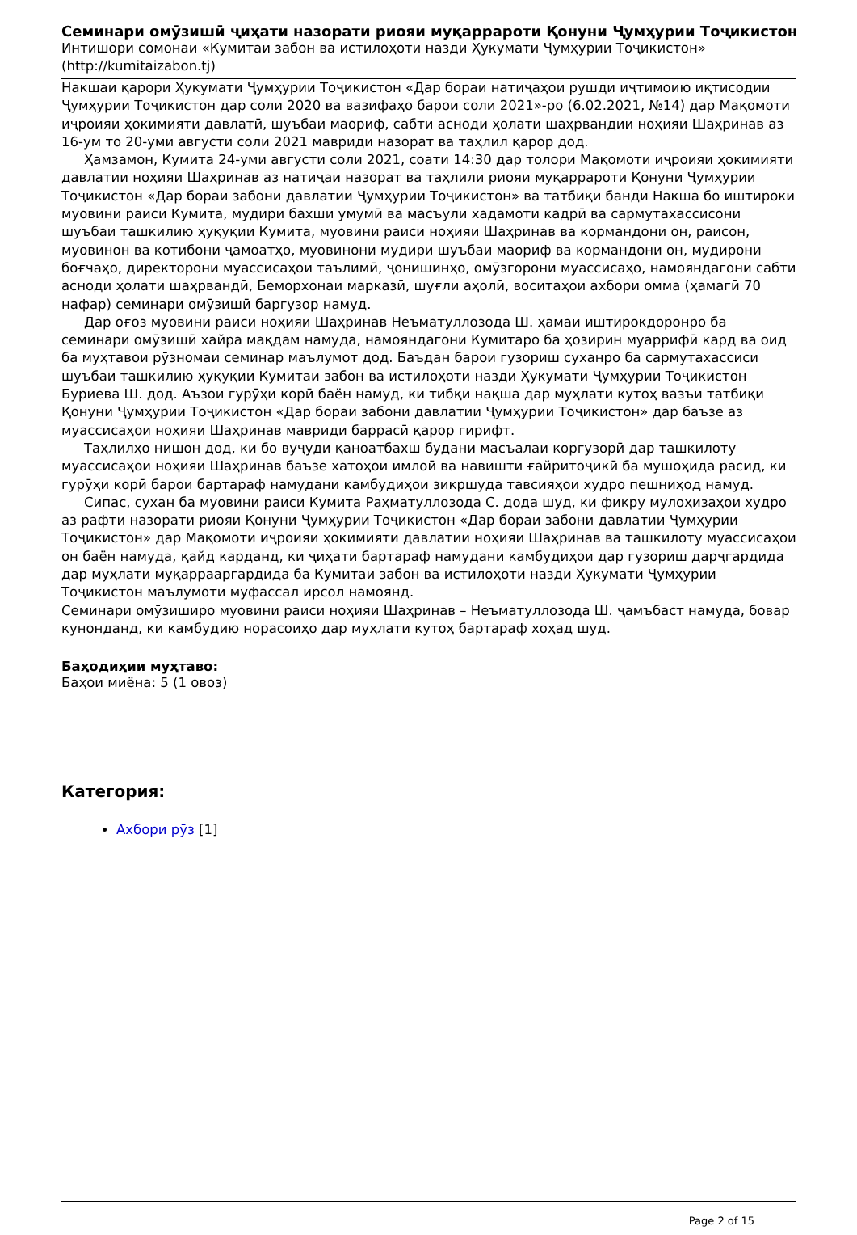Семинари омӯзишӣ ҷиҳати назорати риояи муқаррароти Қонуни Ҷумҳурии Тоҷикистон
Интишори сомонаи «Кумитаи забон ва истилоҳоти назди Ҳукумати Ҷумҳурии Тоҷикистон»
(http://kumitaizabon.tj)
Накшаи қарори Ҳукумати Ҷумҳурии Тоҷикистон «Дар бораи натиҷаҳои рушди иҷтимоию иқтисодии Ҷумҳурии Тоҷикистон дар соли 2020 ва вазифаҳо барои соли 2021»-ро (6.02.2021, №14) дар Мақомоти иҷроияи ҳокимияти давлатӣ, шуъбаи маориф, сабти асноди ҳолати шаҳрвандии ноҳияи Шаҳринав аз 16-ум то 20-уми августи соли 2021 мавриди назорат ва таҳлил қарор дод.
Ҳамзамон, Кумита 24-уми августи соли 2021, соати 14:30 дар толори Мақомоти иҷроияи ҳокимияти давлатии ноҳияи Шаҳринав аз натиҷаи назорат ва таҳлили риояи муқаррароти Қонуни Ҷумҳурии Тоҷикистон «Дар бораи забони давлатии Ҷумҳурии Тоҷикистон» ва татбиқи банди Накша бо иштироки муовини раиси Кумита, мудири бахши умумӣ ва масъули хадамоти кадрӣ ва сармутахассисони шуъбаи ташкилию ҳуқуқии Кумита, муовини раиси ноҳияи Шаҳринав ва кормандони он, раисон, муовинон ва котибони ҷамоатҳо, муовинони мудири шуъбаи маориф ва кормандони он, мудирони боғчаҳо, директорони муассисаҳои таълимӣ, ҷонишинҳо, омӯзгорони муассисаҳо, намояндагони сабти асноди ҳолати шаҳрвандӣ, Беморхонаи марказӣ, шуғли аҳолӣ, воситаҳои ахбори омма (ҳамагӣ 70 нафар) семинари омӯзишӣ баргузор намуд.
Дар оғоз муовини раиси ноҳияи Шаҳринав Неъматуллозода Ш. ҳамаи иштирокдоронро ба семинари омӯзишӣ хайра мақдам намуда, намояндагони Кумитаро ба ҳозирин муаррифӣ кард ва оид ба муҳтавои рӯзномаи семинар маълумот дод. Баъдан барои гузориш суханро ба сармутахассиси шуъбаи ташкилию ҳуқуқии Кумитаи забон ва истилоҳоти назди Ҳукумати Ҷумҳурии Тоҷикистон Буриева Ш. дод. Аъзои гурӯҳи корӣ баён намуд, ки тибқи нақша дар муҳлати кутоҳ вазъи татбиқи Қонуни Ҷумҳурии Тоҷикистон «Дар бораи забони давлатии Ҷумҳурии Тоҷикистон» дар баъзе аз муассисаҳои ноҳияи Шаҳринав мавриди баррасӣ қарор гирифт.
Таҳлилҳо нишон дод, ки бо вуҷуди қаноатбахш будани масъалаи коргузорӣ дар ташкилоту муассисаҳои ноҳияи Шаҳринав баъзе хатоҳои имлоӣ ва навишти ғайритоҷикӣ ба мушоҳида расид, ки гурӯҳи корӣ барои бартараф намудани камбудиҳои зикршуда тавсияҳои худро пешниҳод намуд.
Сипас, сухан ба муовини раиси Кумита Раҳматуллозода С. дода шуд, ки фикру мулоҳизаҳои худро аз рафти назорати риояи Қонуни Ҷумҳурии Тоҷикистон «Дар бораи забони давлатии Ҷумҳурии Тоҷикистон» дар Мақомоти иҷроияи ҳокимияти давлатии ноҳияи Шаҳринав ва ташкилоту муассисаҳои он баён намуда, қайд карданд, ки ҷиҳати бартараф намудани камбудиҳои дар гузориш дарҷгардида дар муҳлати муқаррааргардида ба Кумитаи забон ва истилоҳоти назди Ҳукумати Ҷумҳурии Тоҷикистон маълумоти муфассал ирсол намоянд.
Семинари омӯзиширо муовини раиси ноҳияи Шаҳринав – Неъматуллозода Ш. ҷамъбаст намуда, бовар кунонданд, ки камбудию норасоиҳо дар муҳлати кутоҳ бартараф хоҳад шуд.
Баҳодиҳии муҳтаво:
Баҳои миёна: 5 (1 овоз)
Категория:
Ахбори рӯз [1]
Page 2 of 15